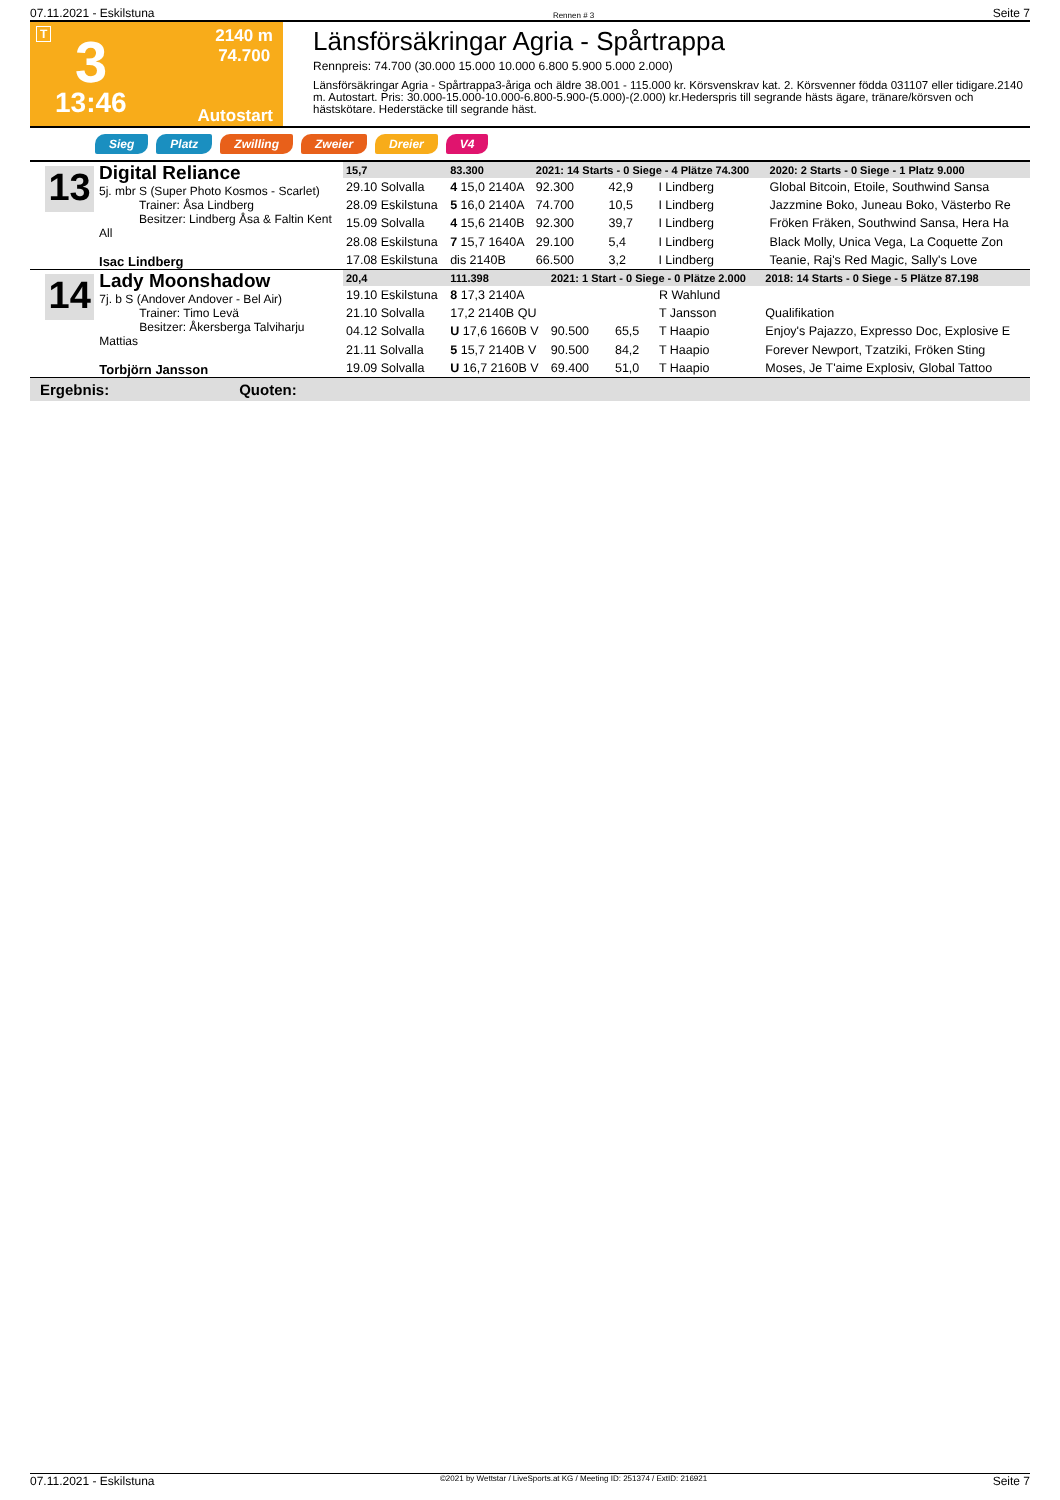07.11.2021 - Eskilstuna Rennen # 3 Seite 7
T
2140 m
74.700
3
13:46
Autostart
Länsförsäkringar Agria - Spårtrappa
Rennpreis: 74.700 (30.000 15.000 10.000 6.800 5.900 5.000 2.000)
Länsförsäkringar Agria - Spårtrappa3-åriga och äldre 38.001 - 115.000 kr. Körsvenskrav kat. 2. Körsvenner födda 031107 eller tidigare.2140 m. Autostart. Pris: 30.000-15.000-10.000-6.800-5.900-(5.000)-(2.000) kr.Hederspris till segrande hästs ägare, tränare/körsven och hästskötare. Hederstäcke till segrande häst.
Sieg Platz Zwilling Zweier Dreier V4
13
Digital Reliance
5j. mbr S (Super Photo Kosmos - Scarlet)
Trainer: Åsa Lindberg
Besitzer: Lindberg Åsa & Faltin Kent All
Isac Lindberg
| 15,7 | 83.300 | 2021: 14 Starts - 0 Siege - 4 Plätze 74.300 | | | | 2020: 2 Starts - 0 Siege - 1 Platz 9.000 |
| --- | --- | --- | --- | --- | --- | --- |
| 29.10 Solvalla | 4 15,0 2140A | 92.300 | 42,9 | I Lindberg | | Global Bitcoin, Etoile, Southwind Sansa |
| 28.09 Eskilstuna | 5 16,0 2140A | 74.700 | 10,5 | I Lindberg | | Jazzmine Boko, Juneau Boko, Västerbo Re |
| 15.09 Solvalla | 4 15,6 2140B | 92.300 | 39,7 | I Lindberg | | Fröken Fräken, Southwind Sansa, Hera Ha |
| 28.08 Eskilstuna | 7 15,7 1640A | 29.100 | 5,4 | I Lindberg | | Black Molly, Unica Vega, La Coquette Zon |
| 17.08 Eskilstuna | dis 2140B | 66.500 | 3,2 | I Lindberg | | Teanie, Raj's Red Magic, Sally's Love |
14
Lady Moonshadow
7j. b S (Andover Andover - Bel Air)
Trainer: Timo Levä
Besitzer: Åkersberga Talviharju Mattias
Torbjörn Jansson
| 20,4 | 111.398 | 2021: 1 Start - 0 Siege - 0 Plätze 2.000 | | | | 2018: 14 Starts - 0 Siege - 5 Plätze 87.198 |
| --- | --- | --- | --- | --- | --- | --- |
| 19.10 Eskilstuna | 8 17,3 2140A | | | R Wahlund | | |
| 21.10 Solvalla | 17,2 2140B QU | | | T Jansson | | Qualifikation |
| 04.12 Solvalla | U 17,6 1660B V | 90.500 | 65,5 | T Haapio | | Enjoy's Pajazzo, Expresso Doc, Explosive E |
| 21.11 Solvalla | 5 15,7 2140B V | 90.500 | 84,2 | T Haapio | | Forever Newport, Tzatziki, Fröken Sting |
| 19.09 Solvalla | U 16,7 2160B V | 69.400 | 51,0 | T Haapio | | Moses, Je T'aime Explosiv, Global Tattoo |
Ergebnis: Quoten:
07.11.2021 - Eskilstuna ©2021 by Wettstar / LiveSports.at KG / Meeting ID: 251374 / ExtID: 216921 Seite 7